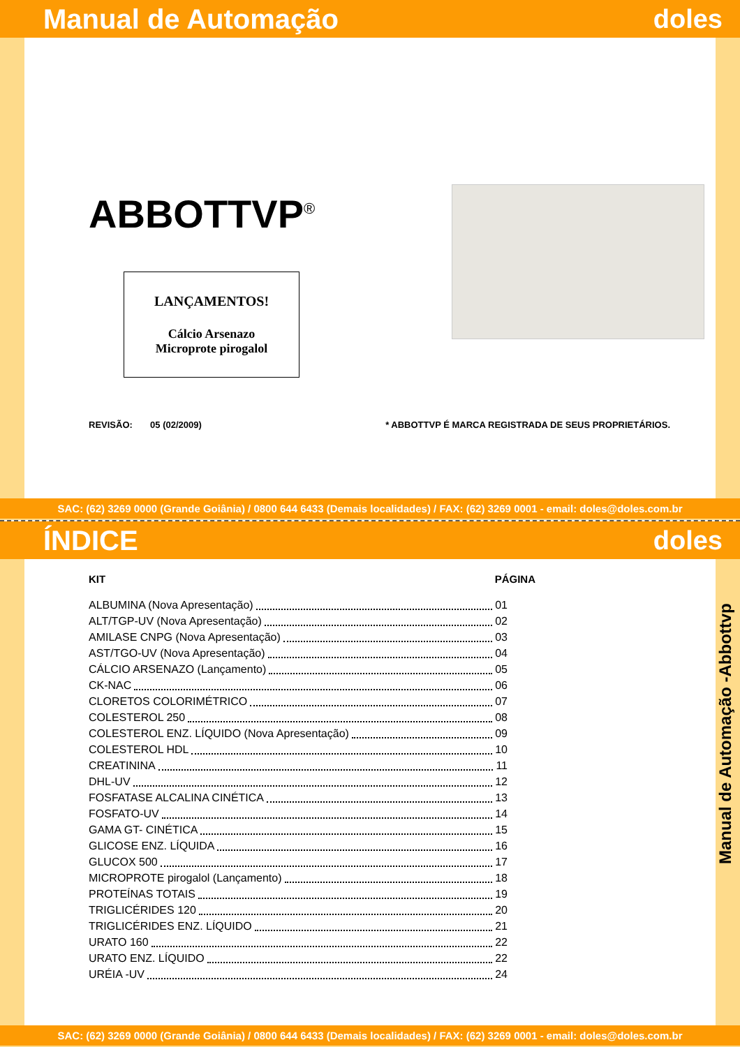Manual de Automação doles
ABBOTTVP<sup>®</sup>
LANÇAMENTOS!
Cálcio Arsenazo
Microprote pirogalol
REVISÃO: 05 (02/2009) * ABBOTTVP É MARCA REGISTRADA DE SEUS PROPRIETÁRIOS.
SAC: (62) 3269 0000 (Grande Goiânia) / 0800 644 6433 (Demais localidades) / FAX: (62) 3269 0001 - email: doles@doles.com.br
ÍNDICE doles
KIT PÁGINA
ALBUMINA (Nova Apresentação) 01
ALT/TGP-UV (Nova Apresentação) 02
AMILASE CNPG (Nova Apresentação) 03
AST/TGO-UV (Nova Apresentação) 04
CÁLCIO ARSENAZO (Lançamento) 05
CK-NAC 06
CLORETOS COLORIMÉTRICO 07
COLESTEROL 250 08
COLESTEROL ENZ. LÍQUIDO (Nova Apresentação) 09
COLESTEROL HDL 10
CREATININA 11
DHL-UV 12
FOSFATASE ALCALINA CINÉTICA 13
FOSFATO-UV 14
GAMA GT- CINÉTICA 15
GLICOSE ENZ. LÍQUIDA 16
GLUCOX 500 17
MICROPROTE pirogalol (Lançamento) 18
PROTEÍNAS TOTAIS 19
TRIGLICÉRIDES 120 20
TRIGLICÉRIDES ENZ. LÍQUIDO 21
URATO 160 22
URATO ENZ. LÍQUIDO 22
URÉIA -UV 24
Manual de Automação -Abbottvp
SAC: (62) 3269 0000 (Grande Goiânia) / 0800 644 6433 (Demais localidades) / FAX: (62) 3269 0001 - email: doles@doles.com.br